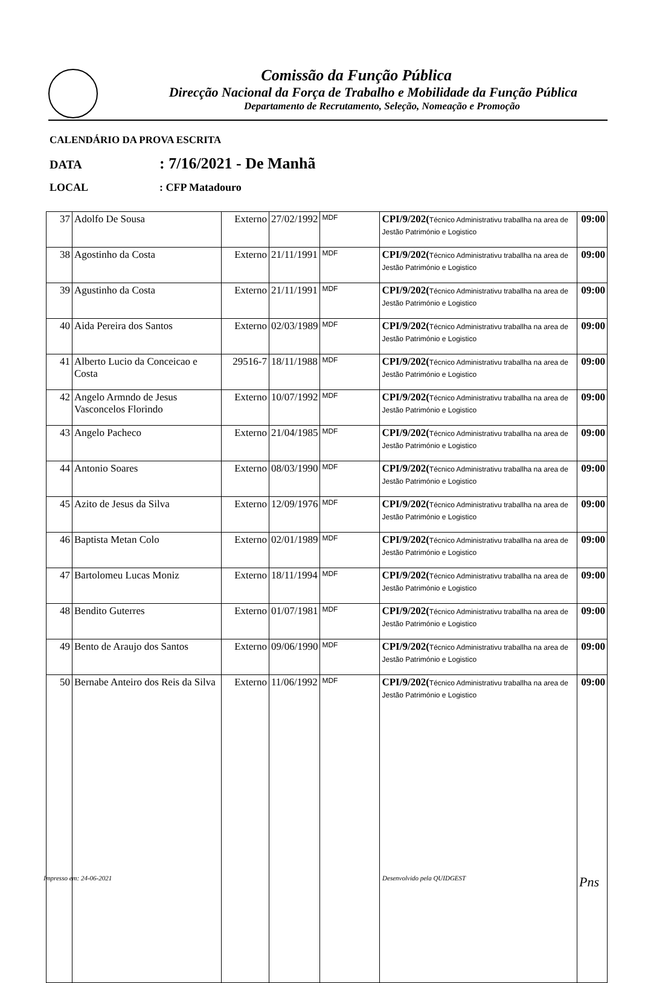Comissão da Função Pública
Direcção Nacional da Força de Trabalho e Mobilidade da Função Pública
Departamento de Recrutamento, Seleção, Nomeação e Promoção
CALENDÁRIO DA PROVA ESCRITA
DATA: 7/16/2021 - De Manhã
LOCAL: CFP Matadouro
| 37 | Adolfo De Sousa | Externo | 27/02/1992 | MDF | CPI/9/202( Técnico Administrativu traballha na area de Jestão Património e Logistico | 09:00 |
| 38 | Agostinho da Costa | Externo | 21/11/1991 | MDF | CPI/9/202( Técnico Administrativu traballha na area de Jestão Património e Logistico | 09:00 |
| 39 | Agustinho da Costa | Externo | 21/11/1991 | MDF | CPI/9/202( Técnico Administrativu traballha na area de Jestão Património e Logistico | 09:00 |
| 40 | Aida Pereira dos Santos | Externo | 02/03/1989 | MDF | CPI/9/202( Técnico Administrativu traballha na area de Jestão Património e Logistico | 09:00 |
| 41 | Alberto Lucio da Conceicao e Costa | 29516-7 | 18/11/1988 | MDF | CPI/9/202( Técnico Administrativu traballha na area de Jestão Património e Logistico | 09:00 |
| 42 | Angelo Armndo de Jesus Vasconcelos Florindo | Externo | 10/07/1992 | MDF | CPI/9/202( Técnico Administrativu traballha na area de Jestão Património e Logistico | 09:00 |
| 43 | Angelo Pacheco | Externo | 21/04/1985 | MDF | CPI/9/202( Técnico Administrativu traballha na area de Jestão Património e Logistico | 09:00 |
| 44 | Antonio Soares | Externo | 08/03/1990 | MDF | CPI/9/202( Técnico Administrativu traballha na area de Jestão Património e Logistico | 09:00 |
| 45 | Azito de Jesus da Silva | Externo | 12/09/1976 | MDF | CPI/9/202( Técnico Administrativu traballha na area de Jestão Património e Logistico | 09:00 |
| 46 | Baptista Metan Colo | Externo | 02/01/1989 | MDF | CPI/9/202( Técnico Administrativu traballha na area de Jestão Património e Logistico | 09:00 |
| 47 | Bartolomeu Lucas Moniz | Externo | 18/11/1994 | MDF | CPI/9/202( Técnico Administrativu traballha na area de Jestão Património e Logistico | 09:00 |
| 48 | Bendito Guterres | Externo | 01/07/1981 | MDF | CPI/9/202( Técnico Administrativu traballha na area de Jestão Património e Logistico | 09:00 |
| 49 | Bento de Araujo dos Santos | Externo | 09/06/1990 | MDF | CPI/9/202( Técnico Administrativu traballha na area de Jestão Património e Logistico | 09:00 |
| 50 | Bernabe Anteiro dos Reis da Silva | Externo | 11/06/1992 | MDF | CPI/9/202( Técnico Administrativu traballha na area de Jestão Património e Logistico | 09:00 |
Impresso em: 24-06-2021 Desenvolvido pela QUIDGEST Pns